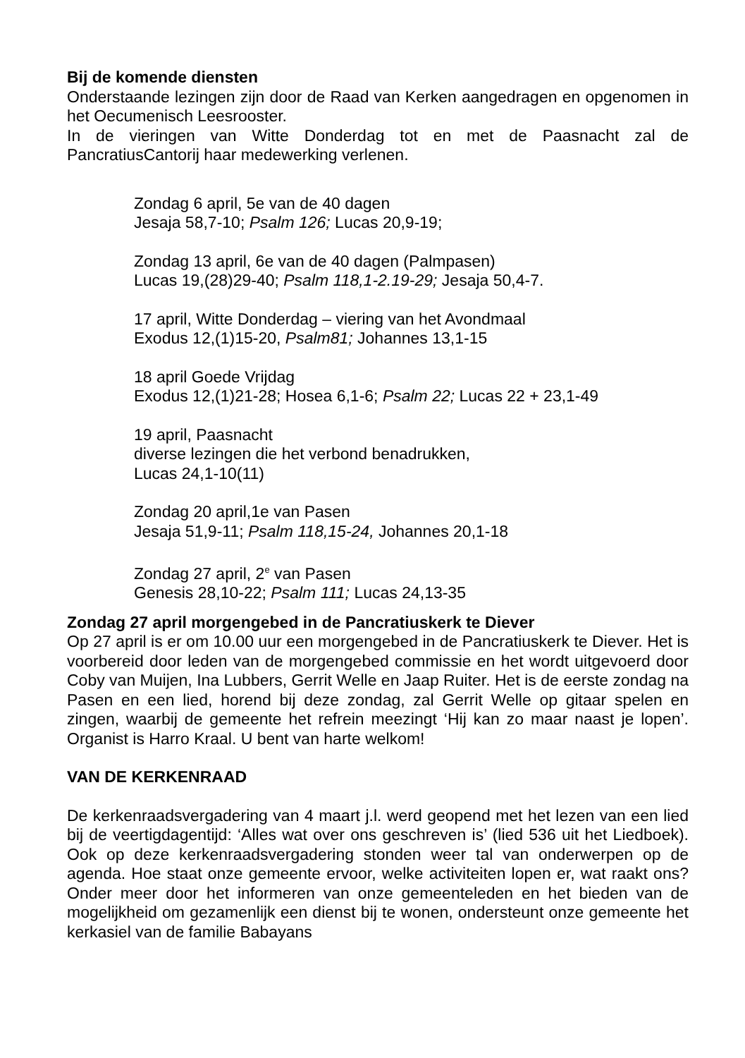Bij de komende diensten
Onderstaande lezingen zijn door de Raad van Kerken aangedragen en opgenomen in het Oecumenisch Leesrooster.
In de vieringen van Witte Donderdag tot en met de Paasnacht zal de PancratiusCantorij haar medewerking verlenen.
Zondag 6 april, 5e van de 40 dagen
Jesaja 58,7-10; Psalm 126; Lucas 20,9-19;
Zondag 13 april, 6e van de 40 dagen (Palmpasen)
Lucas 19,(28)29-40; Psalm 118,1-2.19-29; Jesaja 50,4-7.
17 april, Witte Donderdag – viering van het Avondmaal
Exodus 12,(1)15-20, Psalm81; Johannes 13,1-15
18 april Goede Vrijdag
Exodus 12,(1)21-28; Hosea 6,1-6; Psalm 22; Lucas 22 + 23,1-49
19 april, Paasnacht
diverse lezingen die het verbond benadrukken,
Lucas 24,1-10(11)
Zondag 20 april,1e van Pasen
Jesaja 51,9-11; Psalm 118,15-24, Johannes 20,1-18
Zondag 27 april, 2<sup>e</sup> van Pasen
Genesis 28,10-22; Psalm 111; Lucas 24,13-35
Zondag 27 april morgengebed in de Pancratiuskerk te Diever
Op 27 april is er om 10.00 uur een morgengebed in de Pancratiuskerk te Diever. Het is voorbereid door leden van de morgengebed commissie en het wordt uitgevoerd door Coby van Muijen, Ina Lubbers, Gerrit Welle en Jaap Ruiter. Het is de eerste zondag na Pasen en een lied, horend bij deze zondag, zal Gerrit Welle op gitaar spelen en zingen, waarbij de gemeente het refrein meezingt ‘Hij kan zo maar naast je lopen’. Organist is Harro Kraal. U bent van harte welkom!
VAN DE KERKENRAAD
De kerkenraadsvergadering van 4 maart j.l. werd geopend met het lezen van een lied bij de veertigdagentijd: ‘Alles wat over ons geschreven is’ (lied 536 uit het Liedboek). Ook op deze kerkenraadsvergadering stonden weer tal van onderwerpen op de agenda. Hoe staat onze gemeente ervoor, welke activiteiten lopen er, wat raakt ons? Onder meer door het informeren van onze gemeenteleden en het bieden van de mogelijkheid om gezamenlijk een dienst bij te wonen, ondersteunt onze gemeente het kerkasiel van de familie Babayans